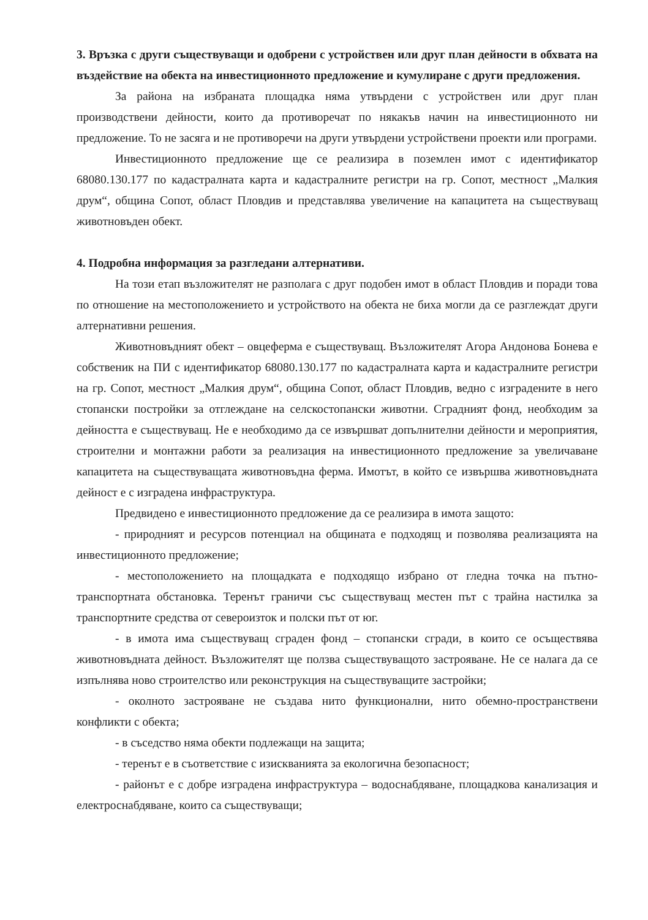3. Връзка с други съществуващи и одобрени с устройствен или друг план дейности в обхвата на въздействие на обекта на инвестиционното предложение и кумулиране с други предложения.
За района на избраната площадка няма утвърдени с устройствен или друг план производствени дейности, които да противоречат по някакъв начин на инвестиционното ни предложение. То не засяга и не противоречи на други утвърдени устройствени проекти или програми.
Инвестиционното предложение ще се реализира в поземлен имот с идентификатор 68080.130.177 по кадастралната карта и кадастралните регистри на гр. Сопот, местност „Малкия друм“, община Сопот, област Пловдив и представлява увеличение на капацитета на съществуващ животновъден обект.
4. Подробна информация за разгледани алтернативи.
На този етап възложителят не разполага с друг подобен имот в област Пловдив и поради това по отношение на местоположението и устройството на обекта не биха могли да се разглеждат други алтернативни решения.
Животновъдният обект – овцеферма е съществуващ. Възложителят Агора Андонова Бонева е собственик на ПИ с идентификатор 68080.130.177 по кадастралната карта и кадастралните регистри на гр. Сопот, местност „Малкия друм“, община Сопот, област Пловдив, ведно с изградените в него стопански постройки за отглеждане на селскостопански животни. Сградният фонд, необходим за дейността е съществуващ. Не е необходимо да се извършват допълнителни дейности и мероприятия, строителни и монтажни работи за реализация на инвестиционното предложение за увеличаване капацитета на съществуващата животновъдна ферма. Имотът, в който се извършва животновъдната дейност е с изградена инфраструктура.
Предвидено е инвестиционното предложение да се реализира в имота защото:
- природният и ресурсов потенциал на общината е подходящ и позволява реализацията на инвестиционното предложение;
- местоположението на площадката е подходящо избрано от гледна точка на пътно-транспортната обстановка. Теренът граничи със съществуващ местен път с трайна настилка за транспортните средства от североизток и полски път от юг.
- в имота има съществуващ сграден фонд – стопански сгради, в които се осъществява животновъдната дейност. Възложителят ще ползва съществуващото застрояване. Не се налага да се изпълнява ново строителство или реконструкция на съществуващите застройки;
- околното застрояване не създава нито функционални, нито обемно-пространствени конфликти с обекта;
- в съседство няма обекти подлежащи на защита;
- теренът е в съответствие с изискванията за екологична безопасност;
- районът е с добре изградена инфраструктура – водоснабдяване, площадкова канализация и електроснабдяване, които са съществуващи;